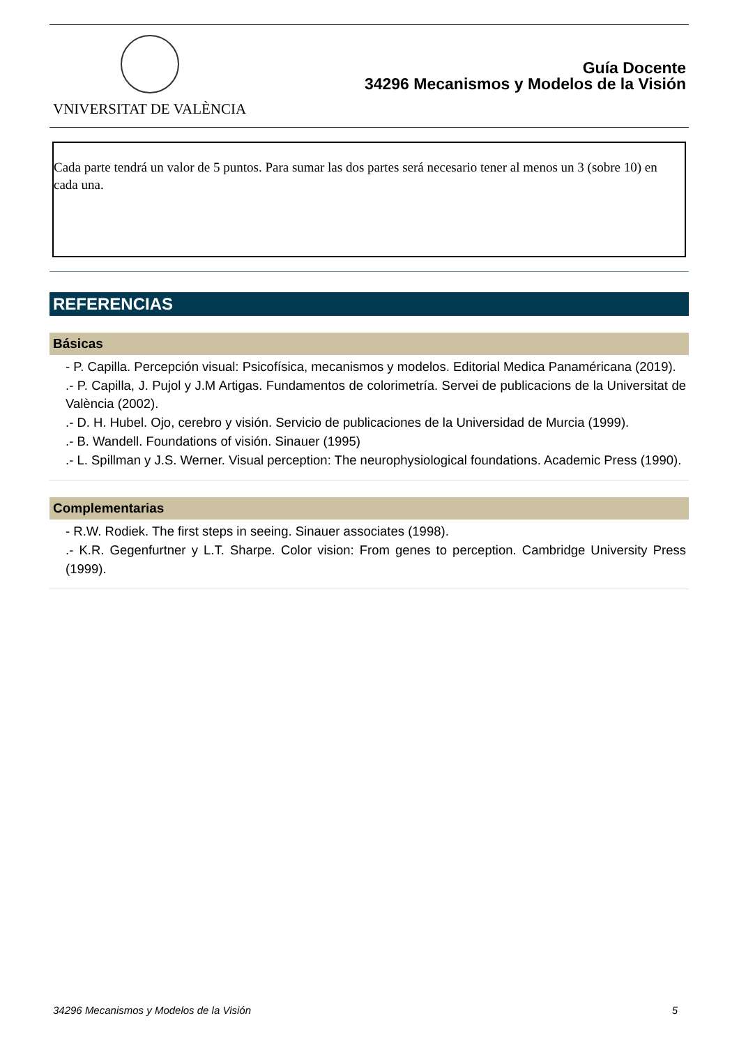VNIVERSITAT DE VALÈNCIA
Guía Docente
34296 Mecanismos y Modelos de la Visión
Cada parte tendrá un valor de 5 puntos. Para sumar las dos partes será necesario tener al menos un 3 (sobre 10) en cada una.
REFERENCIAS
Básicas
- P. Capilla. Percepción visual: Psicofísica, mecanismos y modelos. Editorial Medica Panaméricana (2019).
.- P. Capilla, J. Pujol y J.M Artigas. Fundamentos de colorimetría. Servei de publicacions de la Universitat de València (2002).
.- D. H. Hubel. Ojo, cerebro y visión. Servicio de publicaciones de la Universidad de Murcia (1999).
.- B. Wandell. Foundations of visión. Sinauer (1995)
.- L. Spillman y J.S. Werner. Visual perception: The neurophysiological foundations. Academic Press (1990).
Complementarias
- R.W. Rodiek. The first steps in seeing. Sinauer associates (1998).
.- K.R. Gegenfurtner y L.T. Sharpe. Color vision: From genes to perception. Cambridge University Press (1999).
34296 Mecanismos y Modelos de la Visión 5